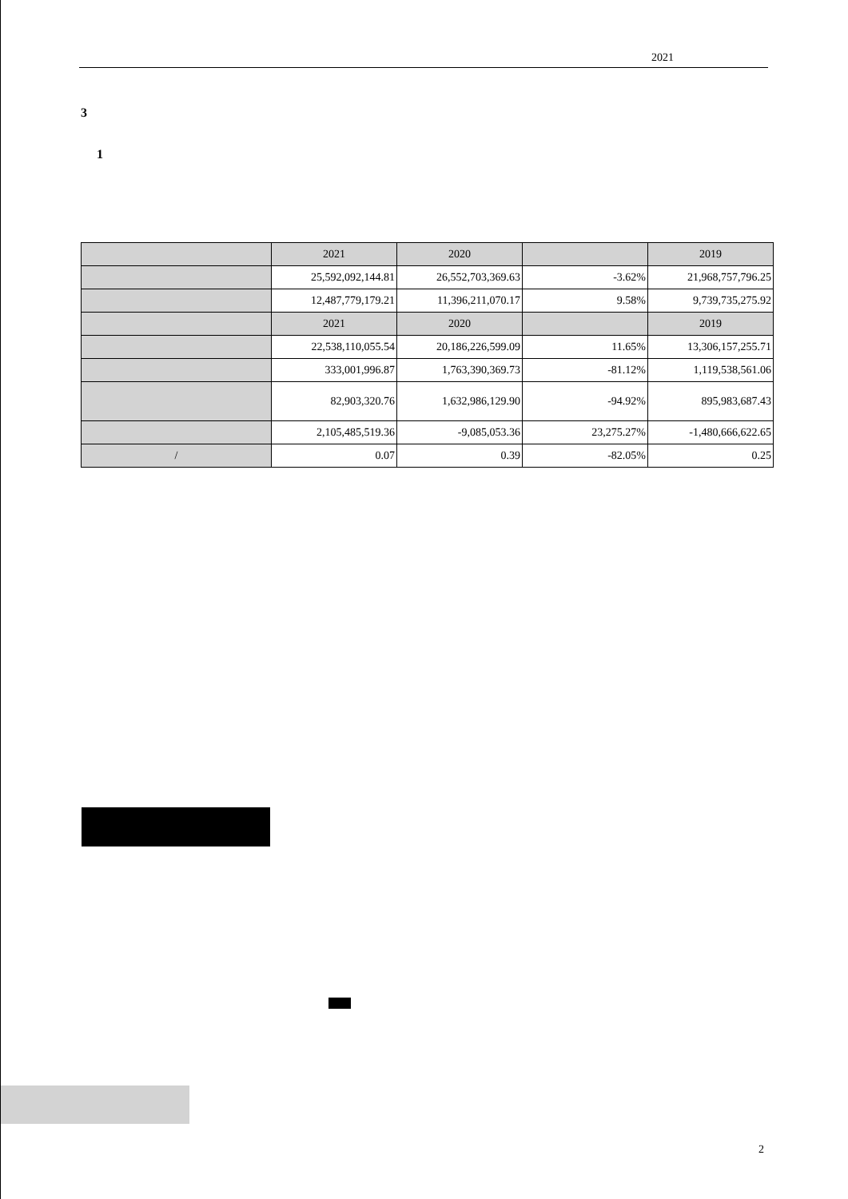2021
3
1
| | 2021 | 2020 | | 2019 |
| | 25,592,092,144.81 | 26,552,703,369.63 | -3.62% | 21,968,757,796.25 |
| | 12,487,779,179.21 | 11,396,211,070.17 | 9.58% | 9,739,735,275.92 |
| | 2021 | 2020 | | 2019 |
| | 22,538,110,055.54 | 20,186,226,599.09 | 11.65% | 13,306,157,255.71 |
| | 333,001,996.87 | 1,763,390,369.73 | -81.12% | 1,119,538,561.06 |
| | 82,903,320.76 | 1,632,986,129.90 | -94.92% | 895,983,687.43 |
| | 2,105,485,519.36 | -9,085,053.36 | 23,275.27% | -1,480,666,622.65 |
| / | 0.07 | 0.39 | -82.05% | 0.25 |
2